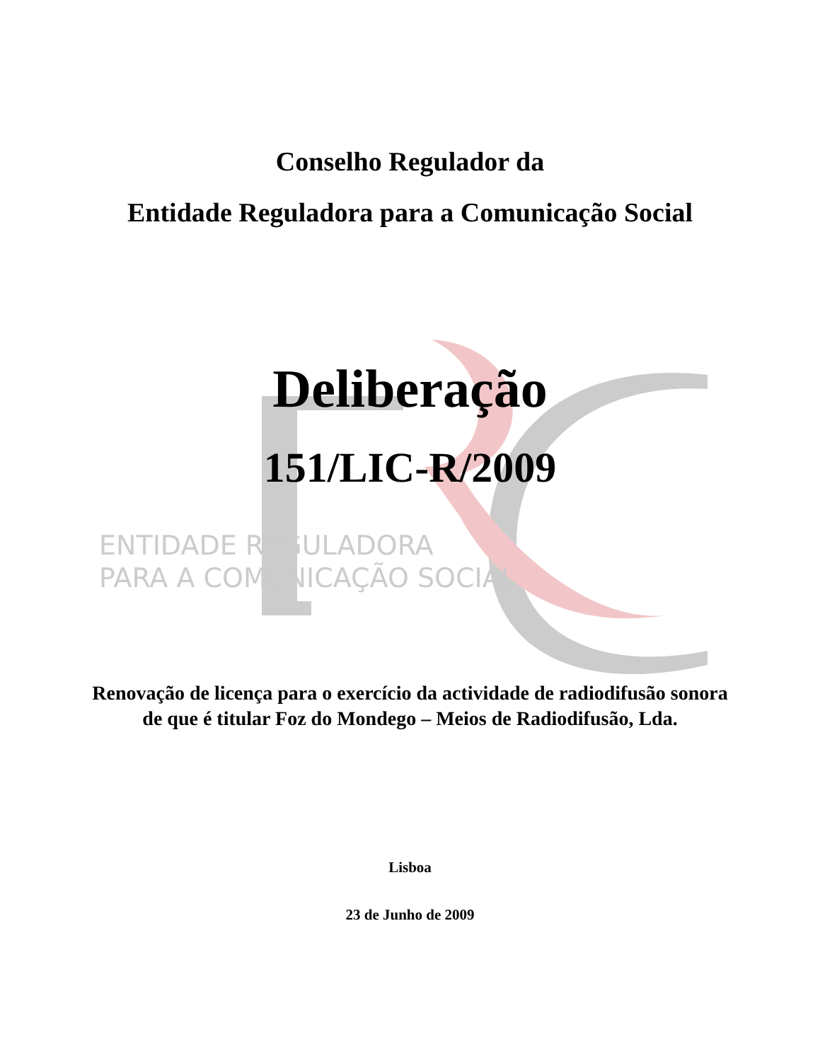Conselho Regulador da
Entidade Reguladora para a Comunicação Social
Deliberação
151/LIC-R/2009
ENTIDADE REGULADORA
PARA A COMUNICAÇÃO SOCIAL
Renovação de licença para o exercício da actividade de radiodifusão sonora de que é titular Foz do Mondego – Meios de Radiodifusão, Lda.
Lisboa
23 de Junho de 2009